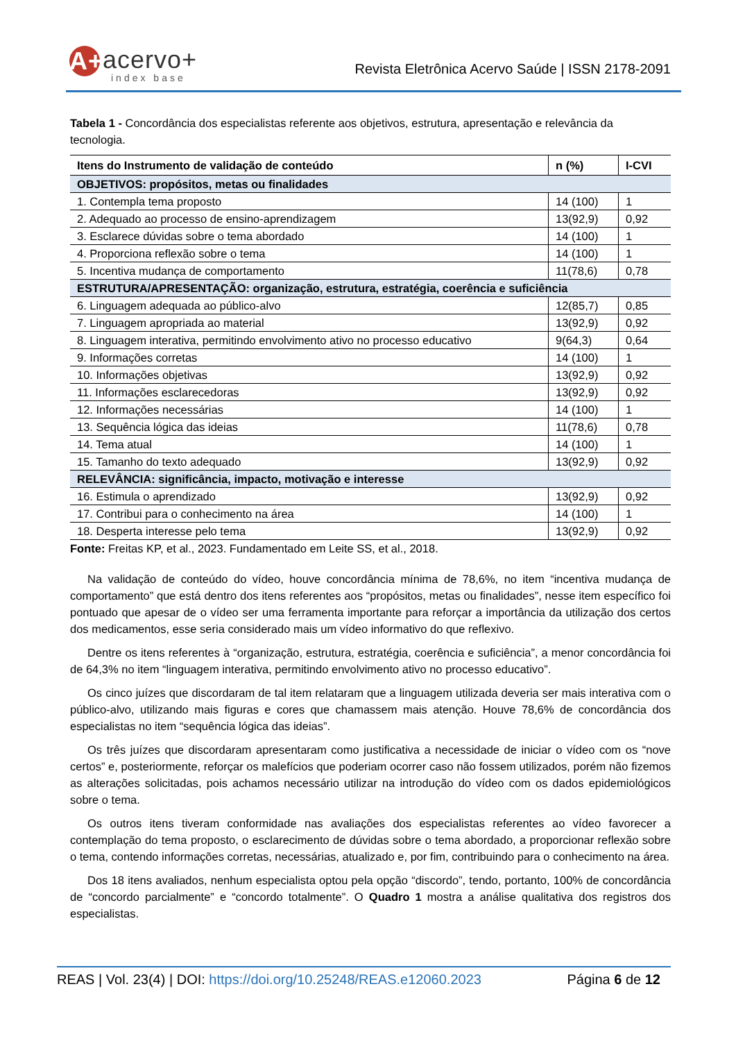A+ acervo+
index base
Revista Eletrônica Acervo Saúde | ISSN 2178-2091
Tabela 1 - Concordância dos especialistas referente aos objetivos, estrutura, apresentação e relevância da tecnologia.
| Itens do Instrumento de validação de conteúdo | n (%) | I-CVI |
| --- | --- | --- |
| OBJETIVOS: propósitos, metas ou finalidades | | |
| 1. Contempla tema proposto | 14 (100) | 1 |
| 2. Adequado ao processo de ensino-aprendizagem | 13(92,9) | 0,92 |
| 3. Esclarece dúvidas sobre o tema abordado | 14 (100) | 1 |
| 4. Proporciona reflexão sobre o tema | 14 (100) | 1 |
| 5. Incentiva mudança de comportamento | 11(78,6) | 0,78 |
| ESTRUTURA/APRESENTAÇÃO: organização, estrutura, estratégia, coerência e suficiência | | |
| 6. Linguagem adequada ao público-alvo | 12(85,7) | 0,85 |
| 7. Linguagem apropriada ao material | 13(92,9) | 0,92 |
| 8. Linguagem interativa, permitindo envolvimento ativo no processo educativo | 9(64,3) | 0,64 |
| 9. Informações corretas | 14 (100) | 1 |
| 10. Informações objetivas | 13(92,9) | 0,92 |
| 11. Informações esclarecedoras | 13(92,9) | 0,92 |
| 12. Informações necessárias | 14 (100) | 1 |
| 13. Sequência lógica das ideias | 11(78,6) | 0,78 |
| 14. Tema atual | 14 (100) | 1 |
| 15. Tamanho do texto adequado | 13(92,9) | 0,92 |
| RELEVÂNCIA: significância, impacto, motivação e interesse | | |
| 16. Estimula o aprendizado | 13(92,9) | 0,92 |
| 17. Contribui para o conhecimento na área | 14 (100) | 1 |
| 18. Desperta interesse pelo tema | 13(92,9) | 0,92 |
Fonte: Freitas KP, et al., 2023. Fundamentado em Leite SS, et al., 2018.
Na validação de conteúdo do vídeo, houve concordância mínima de 78,6%, no item “incentiva mudança de comportamento” que está dentro dos itens referentes aos “propósitos, metas ou finalidades”, nesse item específico foi pontuado que apesar de o vídeo ser uma ferramenta importante para reforçar a importância da utilização dos certos dos medicamentos, esse seria considerado mais um vídeo informativo do que reflexivo.
Dentre os itens referentes à “organização, estrutura, estratégia, coerência e suficiência”, a menor concordância foi de 64,3% no item “linguagem interativa, permitindo envolvimento ativo no processo educativo”.
Os cinco juízes que discordaram de tal item relataram que a linguagem utilizada deveria ser mais interativa com o público-alvo, utilizando mais figuras e cores que chamassem mais atenção. Houve 78,6% de concordância dos especialistas no item “sequência lógica das ideias”.
Os três juízes que discordaram apresentaram como justificativa a necessidade de iniciar o vídeo com os “nove certos” e, posteriormente, reforçar os malefícios que poderiam ocorrer caso não fossem utilizados, porém não fizemos as alterações solicitadas, pois achamos necessário utilizar na introdução do vídeo com os dados epidemiológicos sobre o tema.
Os outros itens tiveram conformidade nas avaliações dos especialistas referentes ao vídeo favorecer a contemplação do tema proposto, o esclarecimento de dúvidas sobre o tema abordado, a proporcionar reflexão sobre o tema, contendo informações corretas, necessárias, atualizado e, por fim, contribuindo para o conhecimento na área.
Dos 18 itens avaliados, nenhum especialista optou pela opção “discordo”, tendo, portanto, 100% de concordância de “concordo parcialmente” e “concordo totalmente”. O Quadro 1 mostra a análise qualitativa dos registros dos especialistas.
REAS | Vol. 23(4) | DOI: https://doi.org/10.25248/REAS.e12060.2023 Página 6 de 12